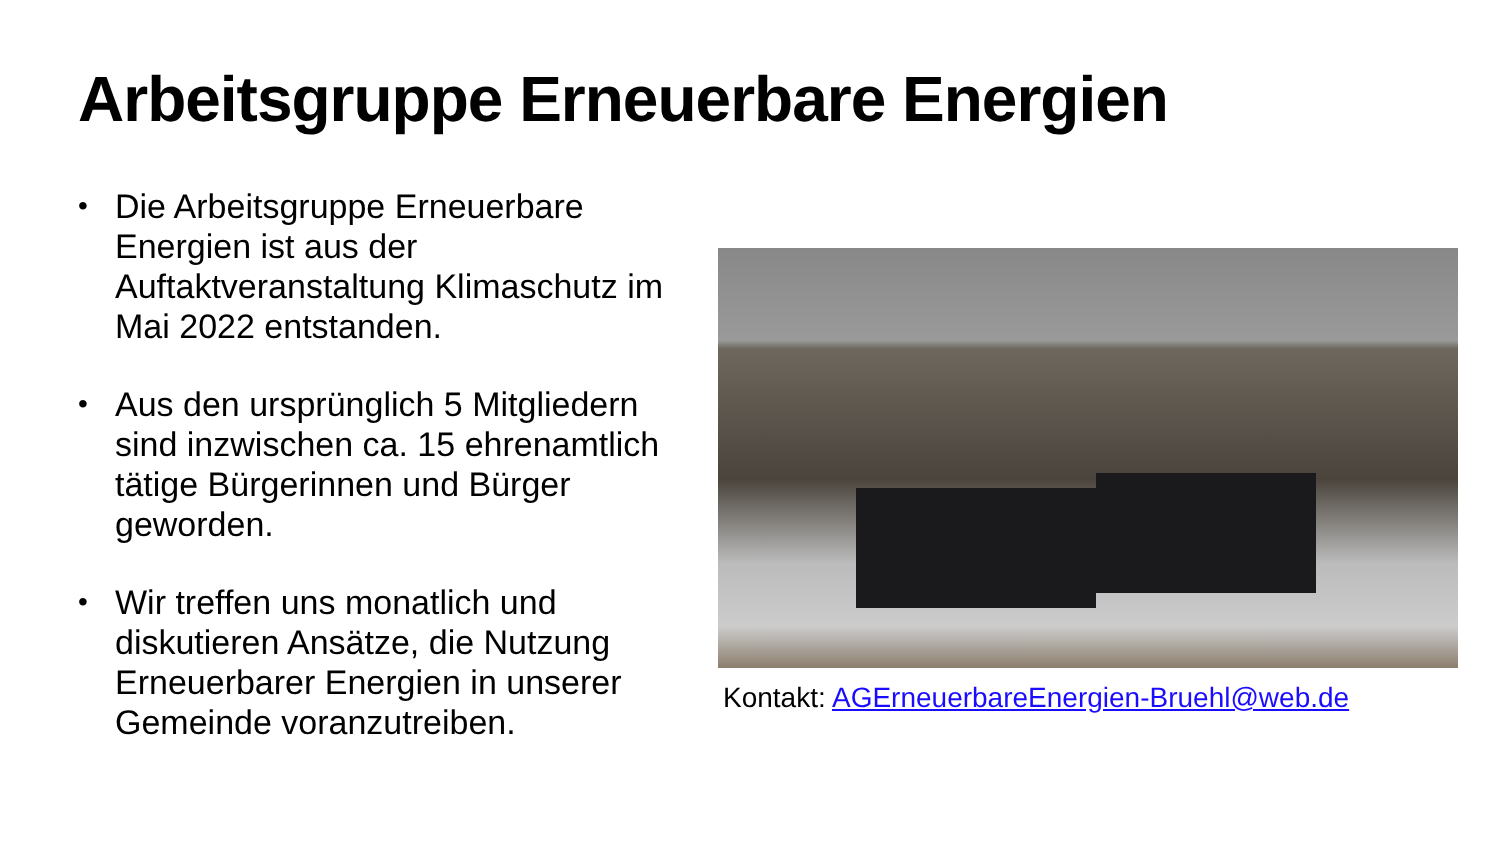Arbeitsgruppe Erneuerbare Energien
• Die Arbeitsgruppe Erneuerbare Energien ist aus der Auftaktveranstaltung Klimaschutz im Mai 2022 entstanden.
• Aus den ursprünglich 5 Mitgliedern sind inzwischen ca. 15 ehrenamtlich tätige Bürgerinnen und Bürger geworden.
• Wir treffen uns monatlich und diskutieren Ansätze, die Nutzung Erneuerbarer Energien in unserer Gemeinde voranzutreiben.
Kontakt: AGErneuerbareEnergien-Bruehl@web.de